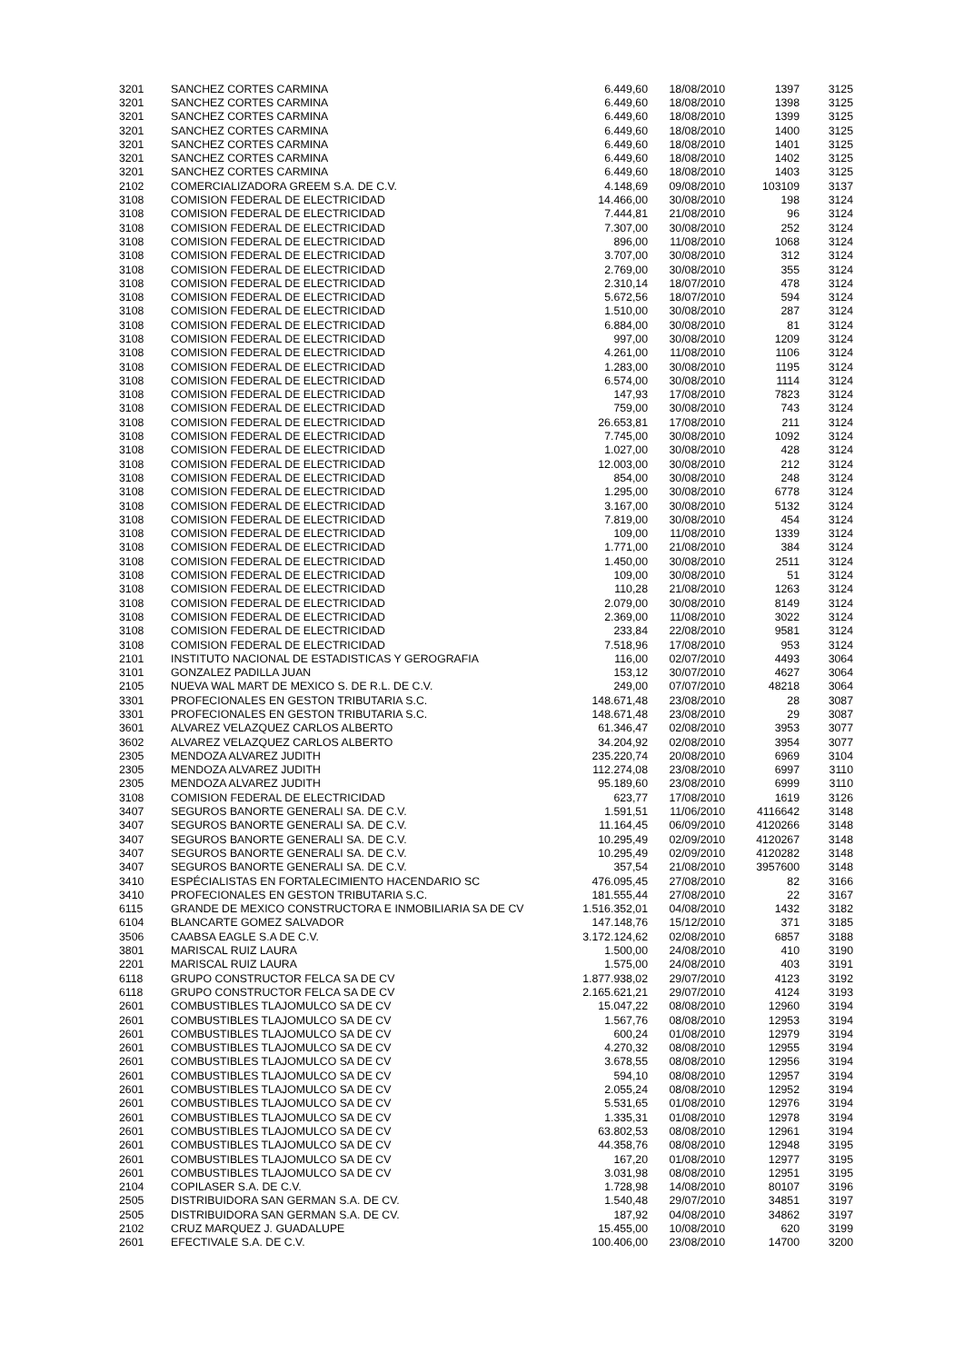| 3201 | SANCHEZ CORTES CARMINA | 6.449,60 | 18/08/2010 | 1397 | 3125 |
| 3201 | SANCHEZ CORTES CARMINA | 6.449,60 | 18/08/2010 | 1398 | 3125 |
| 3201 | SANCHEZ CORTES CARMINA | 6.449,60 | 18/08/2010 | 1399 | 3125 |
| 3201 | SANCHEZ CORTES CARMINA | 6.449,60 | 18/08/2010 | 1400 | 3125 |
| 3201 | SANCHEZ CORTES CARMINA | 6.449,60 | 18/08/2010 | 1401 | 3125 |
| 3201 | SANCHEZ CORTES CARMINA | 6.449,60 | 18/08/2010 | 1402 | 3125 |
| 3201 | SANCHEZ CORTES CARMINA | 6.449,60 | 18/08/2010 | 1403 | 3125 |
| 2102 | COMERCIALIZADORA GREEM S.A. DE C.V. | 4.148,69 | 09/08/2010 | 103109 | 3137 |
| 3108 | COMISION FEDERAL DE ELECTRICIDAD | 14.466,00 | 30/08/2010 | 198 | 3124 |
| 3108 | COMISION FEDERAL DE ELECTRICIDAD | 7.444,81 | 21/08/2010 | 96 | 3124 |
| 3108 | COMISION FEDERAL DE ELECTRICIDAD | 7.307,00 | 30/08/2010 | 252 | 3124 |
| 3108 | COMISION FEDERAL DE ELECTRICIDAD | 896,00 | 11/08/2010 | 1068 | 3124 |
| 3108 | COMISION FEDERAL DE ELECTRICIDAD | 3.707,00 | 30/08/2010 | 312 | 3124 |
| 3108 | COMISION FEDERAL DE ELECTRICIDAD | 2.769,00 | 30/08/2010 | 355 | 3124 |
| 3108 | COMISION FEDERAL DE ELECTRICIDAD | 2.310,14 | 18/07/2010 | 478 | 3124 |
| 3108 | COMISION FEDERAL DE ELECTRICIDAD | 5.672,56 | 18/07/2010 | 594 | 3124 |
| 3108 | COMISION FEDERAL DE ELECTRICIDAD | 1.510,00 | 30/08/2010 | 287 | 3124 |
| 3108 | COMISION FEDERAL DE ELECTRICIDAD | 6.884,00 | 30/08/2010 | 81 | 3124 |
| 3108 | COMISION FEDERAL DE ELECTRICIDAD | 997,00 | 30/08/2010 | 1209 | 3124 |
| 3108 | COMISION FEDERAL DE ELECTRICIDAD | 4.261,00 | 11/08/2010 | 1106 | 3124 |
| 3108 | COMISION FEDERAL DE ELECTRICIDAD | 1.283,00 | 30/08/2010 | 1195 | 3124 |
| 3108 | COMISION FEDERAL DE ELECTRICIDAD | 6.574,00 | 30/08/2010 | 1114 | 3124 |
| 3108 | COMISION FEDERAL DE ELECTRICIDAD | 147,93 | 17/08/2010 | 7823 | 3124 |
| 3108 | COMISION FEDERAL DE ELECTRICIDAD | 759,00 | 30/08/2010 | 743 | 3124 |
| 3108 | COMISION FEDERAL DE ELECTRICIDAD | 26.653,81 | 17/08/2010 | 211 | 3124 |
| 3108 | COMISION FEDERAL DE ELECTRICIDAD | 7.745,00 | 30/08/2010 | 1092 | 3124 |
| 3108 | COMISION FEDERAL DE ELECTRICIDAD | 1.027,00 | 30/08/2010 | 428 | 3124 |
| 3108 | COMISION FEDERAL DE ELECTRICIDAD | 12.003,00 | 30/08/2010 | 212 | 3124 |
| 3108 | COMISION FEDERAL DE ELECTRICIDAD | 854,00 | 30/08/2010 | 248 | 3124 |
| 3108 | COMISION FEDERAL DE ELECTRICIDAD | 1.295,00 | 30/08/2010 | 6778 | 3124 |
| 3108 | COMISION FEDERAL DE ELECTRICIDAD | 3.167,00 | 30/08/2010 | 5132 | 3124 |
| 3108 | COMISION FEDERAL DE ELECTRICIDAD | 7.819,00 | 30/08/2010 | 454 | 3124 |
| 3108 | COMISION FEDERAL DE ELECTRICIDAD | 109,00 | 11/08/2010 | 1339 | 3124 |
| 3108 | COMISION FEDERAL DE ELECTRICIDAD | 1.771,00 | 21/08/2010 | 384 | 3124 |
| 3108 | COMISION FEDERAL DE ELECTRICIDAD | 1.450,00 | 30/08/2010 | 2511 | 3124 |
| 3108 | COMISION FEDERAL DE ELECTRICIDAD | 109,00 | 30/08/2010 | 51 | 3124 |
| 3108 | COMISION FEDERAL DE ELECTRICIDAD | 110,28 | 21/08/2010 | 1263 | 3124 |
| 3108 | COMISION FEDERAL DE ELECTRICIDAD | 2.079,00 | 30/08/2010 | 8149 | 3124 |
| 3108 | COMISION FEDERAL DE ELECTRICIDAD | 2.369,00 | 11/08/2010 | 3022 | 3124 |
| 3108 | COMISION FEDERAL DE ELECTRICIDAD | 233,84 | 22/08/2010 | 9581 | 3124 |
| 3108 | COMISION FEDERAL DE ELECTRICIDAD | 7.518,96 | 17/08/2010 | 953 | 3124 |
| 2101 | INSTITUTO NACIONAL DE ESTADISTICAS Y GEROGRAFIA | 116,00 | 02/07/2010 | 4493 | 3064 |
| 3101 | GONZALEZ PADILLA JUAN | 153,12 | 30/07/2010 | 4627 | 3064 |
| 2105 | NUEVA WAL MART DE MEXICO S. DE R.L. DE C.V. | 249,00 | 07/07/2010 | 48218 | 3064 |
| 3301 | PROFECIONALES EN GESTON TRIBUTARIA S.C. | 148.671,48 | 23/08/2010 | 28 | 3087 |
| 3301 | PROFECIONALES EN GESTON TRIBUTARIA S.C. | 148.671,48 | 23/08/2010 | 29 | 3087 |
| 3601 | ALVAREZ VELAZQUEZ CARLOS ALBERTO | 61.346,47 | 02/08/2010 | 3953 | 3077 |
| 3602 | ALVAREZ VELAZQUEZ CARLOS ALBERTO | 34.204,92 | 02/08/2010 | 3954 | 3077 |
| 2305 | MENDOZA ALVAREZ JUDITH | 235.220,74 | 20/08/2010 | 6969 | 3104 |
| 2305 | MENDOZA ALVAREZ JUDITH | 112.274,08 | 23/08/2010 | 6997 | 3110 |
| 2305 | MENDOZA ALVAREZ JUDITH | 95.189,60 | 23/08/2010 | 6999 | 3110 |
| 3108 | COMISION FEDERAL DE ELECTRICIDAD | 623,77 | 17/08/2010 | 1619 | 3126 |
| 3407 | SEGUROS BANORTE GENERALI SA. DE C.V. | 1.591,51 | 11/06/2010 | 4116642 | 3148 |
| 3407 | SEGUROS BANORTE GENERALI SA. DE C.V. | 11.164,45 | 06/09/2010 | 4120266 | 3148 |
| 3407 | SEGUROS BANORTE GENERALI SA. DE C.V. | 10.295,49 | 02/09/2010 | 4120267 | 3148 |
| 3407 | SEGUROS BANORTE GENERALI SA. DE C.V. | 10.295,49 | 02/09/2010 | 4120282 | 3148 |
| 3407 | SEGUROS BANORTE GENERALI SA. DE C.V. | 357,54 | 21/08/2010 | 3957600 | 3148 |
| 3410 | ESPÉCIALISTAS EN FORTALECIMIENTO HACENDARIO SC | 476.095,45 | 27/08/2010 | 82 | 3166 |
| 3410 | PROFECIONALES EN GESTON TRIBUTARIA S.C. | 181.555,44 | 27/08/2010 | 22 | 3167 |
| 6115 | GRANDE DE MEXICO CONSTRUCTORA E INMOBILIARIA SA DE CV | 1.516.352,01 | 04/08/2010 | 1432 | 3182 |
| 6104 | BLANCARTE GOMEZ SALVADOR | 147.148,76 | 15/12/2010 | 371 | 3185 |
| 3506 | CAABSA EAGLE S.A DE C.V. | 3.172.124,62 | 02/08/2010 | 6857 | 3188 |
| 3801 | MARISCAL RUIZ LAURA | 1.500,00 | 24/08/2010 | 410 | 3190 |
| 2201 | MARISCAL RUIZ LAURA | 1.575,00 | 24/08/2010 | 403 | 3191 |
| 6118 | GRUPO CONSTRUCTOR FELCA SA DE CV | 1.877.938,02 | 29/07/2010 | 4123 | 3192 |
| 6118 | GRUPO CONSTRUCTOR FELCA SA DE CV | 2.165.621,21 | 29/07/2010 | 4124 | 3193 |
| 2601 | COMBUSTIBLES TLAJOMULCO SA DE CV | 15.047,22 | 08/08/2010 | 12960 | 3194 |
| 2601 | COMBUSTIBLES TLAJOMULCO SA DE CV | 1.567,76 | 08/08/2010 | 12953 | 3194 |
| 2601 | COMBUSTIBLES TLAJOMULCO SA DE CV | 600,24 | 01/08/2010 | 12979 | 3194 |
| 2601 | COMBUSTIBLES TLAJOMULCO SA DE CV | 4.270,32 | 08/08/2010 | 12955 | 3194 |
| 2601 | COMBUSTIBLES TLAJOMULCO SA DE CV | 3.678,55 | 08/08/2010 | 12956 | 3194 |
| 2601 | COMBUSTIBLES TLAJOMULCO SA DE CV | 594,10 | 08/08/2010 | 12957 | 3194 |
| 2601 | COMBUSTIBLES TLAJOMULCO SA DE CV | 2.055,24 | 08/08/2010 | 12952 | 3194 |
| 2601 | COMBUSTIBLES TLAJOMULCO SA DE CV | 5.531,65 | 01/08/2010 | 12976 | 3194 |
| 2601 | COMBUSTIBLES TLAJOMULCO SA DE CV | 1.335,31 | 01/08/2010 | 12978 | 3194 |
| 2601 | COMBUSTIBLES TLAJOMULCO SA DE CV | 63.802,53 | 08/08/2010 | 12961 | 3194 |
| 2601 | COMBUSTIBLES TLAJOMULCO SA DE CV | 44.358,76 | 08/08/2010 | 12948 | 3195 |
| 2601 | COMBUSTIBLES TLAJOMULCO SA DE CV | 167,20 | 01/08/2010 | 12977 | 3195 |
| 2601 | COMBUSTIBLES TLAJOMULCO SA DE CV | 3.031,98 | 08/08/2010 | 12951 | 3195 |
| 2104 | COPILASER S.A. DE C.V. | 1.728,98 | 14/08/2010 | 80107 | 3196 |
| 2505 | DISTRIBUIDORA SAN GERMAN S.A. DE CV. | 1.540,48 | 29/07/2010 | 34851 | 3197 |
| 2505 | DISTRIBUIDORA SAN GERMAN S.A. DE CV. | 187,92 | 04/08/2010 | 34862 | 3197 |
| 2102 | CRUZ MARQUEZ J. GUADALUPE | 15.455,00 | 10/08/2010 | 620 | 3199 |
| 2601 | EFECTIVALE S.A. DE C.V. | 100.406,00 | 23/08/2010 | 14700 | 3200 |